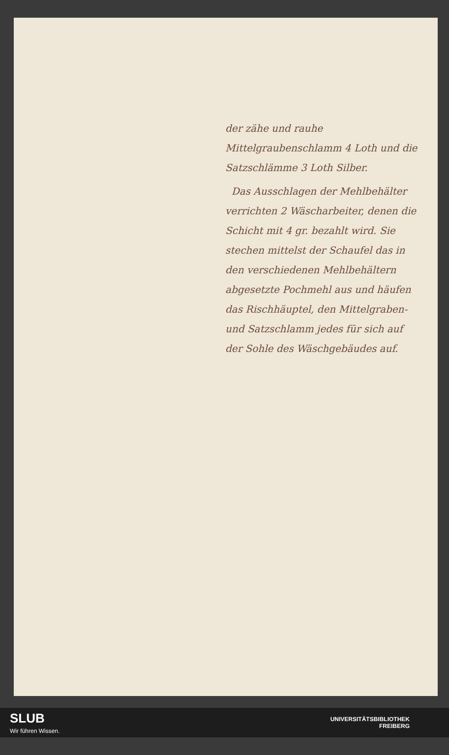der zähe und rauhe Mittelgraubenschlamm 4 Loth und die Satzschlämme 3 Loth Silber.
Das Ausschlagen der Mehlbehälter verrichten 2 Wäscharbeiter, denen die Schicht mit 4 gr. bezahlt wird. Sie stechen mittelst der Schaufel das in den verschiedenen Mehlbehältern abgesetzte Pochmehl aus und häufen das Rischhäuptel, den Mittelgraben- und Satzschlamm jedes für sich auf der Sohle des Wäschgebäudes auf.
SLUB
Wir führen Wissen.
UNIVERSITÄTSBIBLIOTHEK
FREIBERG